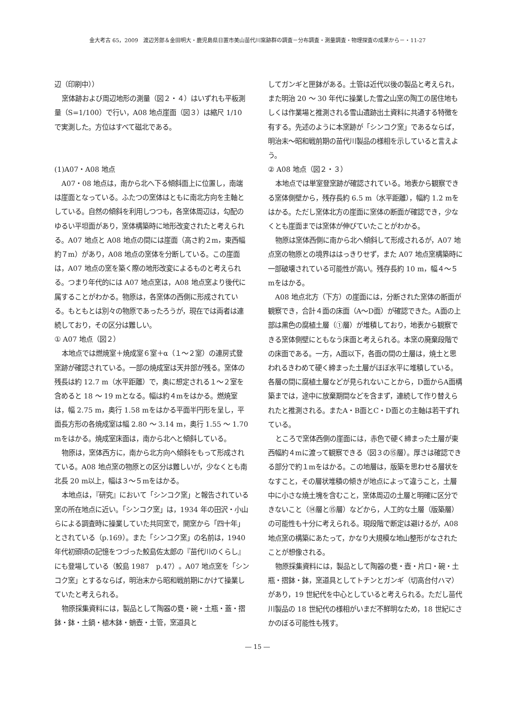金大考古 65，2009　渡辺芳郎＆金田明大・鹿児島県日置市美山苗代川窯跡群の調査－分布調査・測量調査・物理探査の成果から－・11-27
辺（印刷中））
窯体跡および周辺地形の測量（図２・４）はいずれも平板測量（S=1/100）で行い，A08 地点崖面（図３）は縮尺 1/10 で実測した。方位はすべて磁北である。
(1)A07・A08 地点
A07・08 地点は，南から北へ下る傾斜面上に位置し，南端は崖面となっている。ふたつの窯体はともに南北方向を主軸としている。自然の傾斜を利用しつつも，各窯体周辺は，勾配のゆるい平坦面があり，窯体構築時に地形改変されたと考えられる。A07 地点と A08 地点の間には崖面（高さ約２m，東西幅約７m）があり，A08 地点の窯体を分断している。この崖面は，A07 地点の窯を築く際の地形改変によるものと考えられる。つまり年代的には A07 地点窯は，A08 地点窯より後代に属することがわかる。物原は，各窯体の西側に形成されている。もともとは別々の物原であったろうが，現在では両者は連続しており，その区分は難しい。
① A07 地点（図２）
本地点では燃焼室＋焼成室６室＋α（１～２室）の連房式登窯跡が確認されている。一部の焼成室は天井部が残る。窯体の残長は約 12.7 m（水平距離）で，奥に想定される１～２室を含めると 18 ～ 19 mとなる。幅は約４mをはかる。燃焼室は，幅 2.75 m，奥行 1.58 mをはかる平面半円形を呈し，平面長方形の各焼成室は幅 2.80 ～ 3.14 m，奥行 1.55 ～ 1.70 mをはかる。焼成室床面は，南から北へと傾斜している。
物原は，窯体西方に，南から北方向へ傾斜をもって形成されている。A08 地点窯の物原との区分は難しいが，少なくとも南北長 20 m以上，幅は３～５mをはかる。
本地点は，『研究』において「シンコク窯」と報告されている窯の所在地点に近い。「シンコク窯」は，1934 年の田沢・小山らによる調査時に操業していた共同窯で，開窯から「四十年」とされている（p.169）。また「シンコク窯」の名前は，1940 年代初頭頃の記憶をつづった鮫島佐太郎の『苗代川のくらし』にも登場している（鮫島 1987　p.47）。A07 地点窯を「シンコク窯」とするならば，明治末から昭和戦前期にかけて操業していたと考えられる。
物原採集資料には，製品として陶器の甕・碗・土瓶・蓋・摺鉢・鉢・土鍋・植木鉢・蛸壺・土管，窯道具と
してガンギと匣鉢がある。土管は近代以後の製品と考えられ，また明治 20 ～ 30 年代に操業した雪之山窯の陶工の居住地もしくは作業場と推測される雪山遺跡出土資料に共通する特徴を有する。先述のように本窯跡が「シンコク窯」であるならば，明治末～昭和戦前期の苗代川製品の様相を示していると言えよう。
② A08 地点（図２・３）
本地点では単室登窯跡が確認されている。地表から観察できる窯体側壁から，残存長約 6.5 m（水平距離），幅約 1.2 mをはかる。ただし窯体北方の崖面に窯体の断面が確認でき，少なくとも崖面までは窯体が伸びていたことがわかる。
物原は窯体西側に南から北へ傾斜して形成されるが，A07 地点窯の物原との境界ははっきりせず，また A07 地点窯構築時に一部破壊されている可能性が高い。残存長約 10 m，幅４～５mをはかる。
A08 地点北方（下方）の崖面には，分断された窯体の断面が観察でき，合計４面の床面（A～D面）が確認できた。A面の上部は黒色の腐植土層（①層）が堆積しており，地表から観察できる窯体側壁にともなう床面と考えられる。本窯の廃棄段階での床面である。一方，A面以下，各面の間の土層は，焼土と思われるきわめて硬く締まった土層がほぼ水平に堆積している。各層の間に腐植土層などが見られないことから，D面からA面構築までは，途中に放棄期間などを含まず，連続して作り替えられたと推測される。またA・B面とC・D面との主軸は若干ずれている。
ところで窯体西側の崖面には，赤色で硬く締まった土層が東西幅約４mに渡って観察できる（図３の⑮層）。厚さは確認できる部分で約１mをはかる。この地層は，版築を思わせる層状をなすこと，その層状堆積の傾きが地点によって違うこと，土層中に小さな焼土塊を含むこと，窯体周辺の土層と明確に区分できないこと（⑭層と⑮層）などから，人工的な土層（版築層）の可能性も十分に考えられる。現段階で断定は避けるが，A08 地点窯の構築にあたって，かなり大規模な地山整形がなされたことが想像される。
物原採集資料には，製品として陶器の甕・壺・片口・碗・土瓶・摺鉢・鉢，窯道具としてトチンとガンギ（切高台付ハマ）があり，19 世紀代を中心としていると考えられる。ただし苗代川製品の 18 世紀代の様相がいまだ不鮮明なため，18 世紀にさかのぼる可能性も残す。
― 15 ―